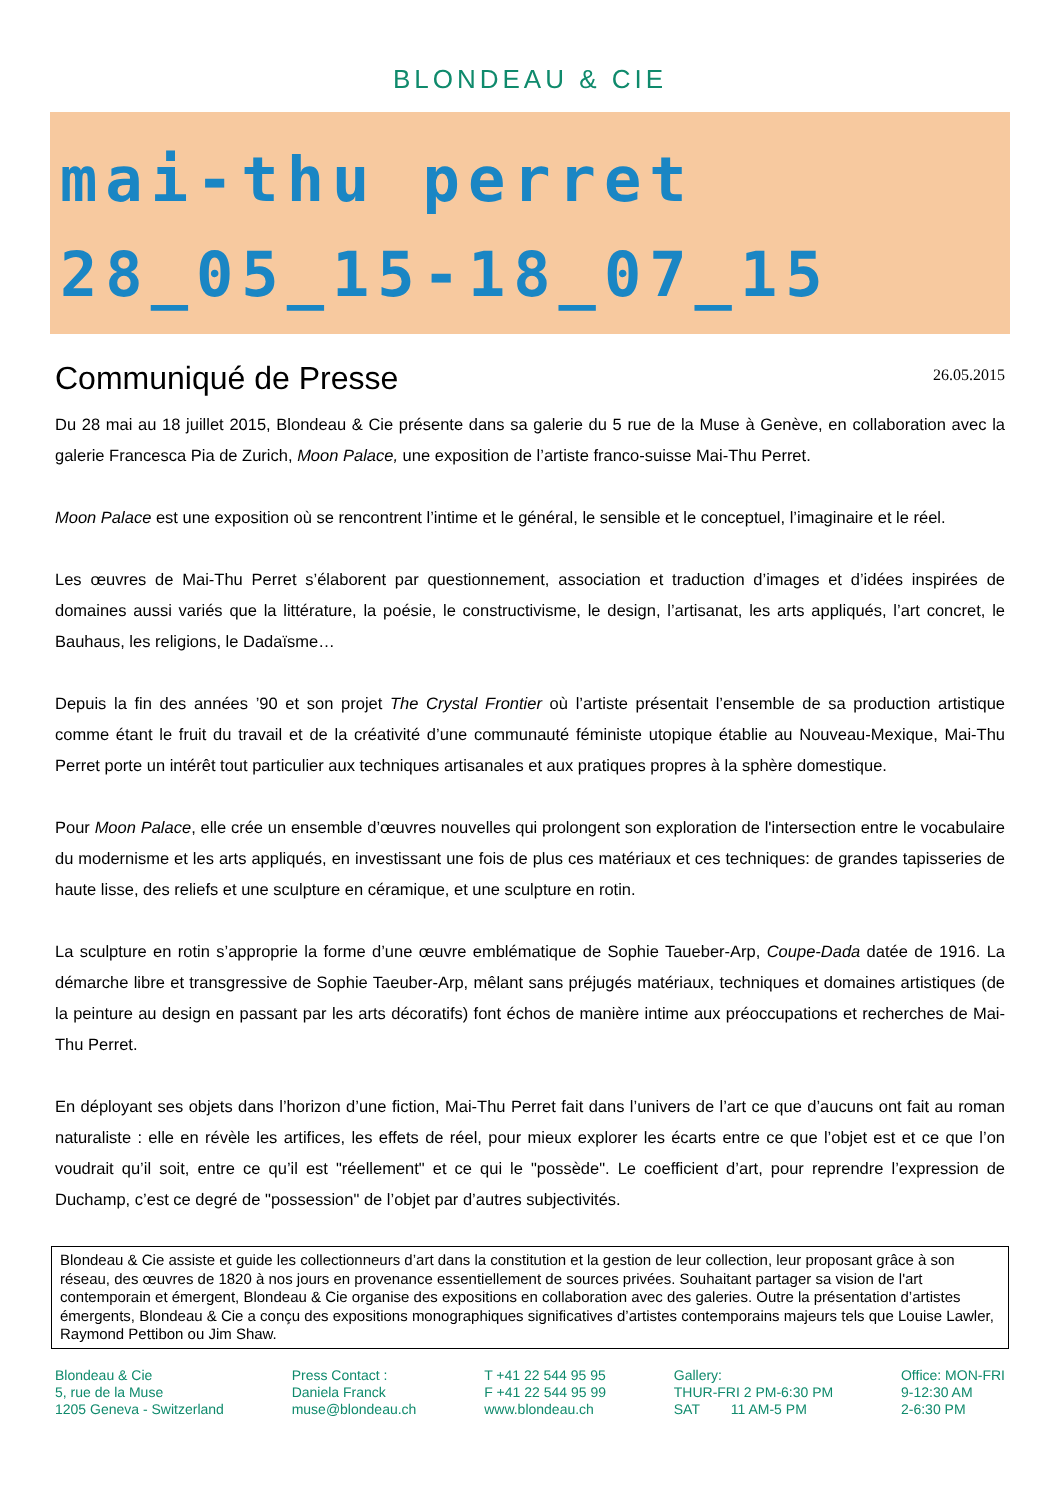BLONDEAU & CIE
mai-thu perret
28_05_15-18_07_15
Communiqué de Presse
26.05.2015
Du 28 mai au 18 juillet 2015, Blondeau & Cie présente dans sa galerie du 5 rue de la Muse à Genève, en collaboration avec la galerie Francesca Pia de Zurich, Moon Palace, une exposition de l’artiste franco-suisse Mai-Thu Perret.
Moon Palace est une exposition où se rencontrent l’intime et le général, le sensible et le conceptuel, l’imaginaire et le réel.
Les œuvres de Mai-Thu Perret s’élaborent par questionnement, association et traduction d’images et d’idées inspirées de domaines aussi variés que la littérature, la poésie, le constructivisme, le design, l’artisanat, les arts appliqués, l’art concret, le Bauhaus, les religions, le Dadaïsme…
Depuis la fin des années ’90 et son projet The Crystal Frontier où l’artiste présentait l’ensemble de sa production artistique comme étant le fruit du travail et de la créativité d’une communauté féministe utopique établie au Nouveau-Mexique, Mai-Thu Perret porte un intérêt tout particulier aux techniques artisanales et aux pratiques propres à la sphère domestique.
Pour Moon Palace, elle crée un ensemble d’œuvres nouvelles qui prolongent son exploration de l'intersection entre le vocabulaire du modernisme et les arts appliqués, en investissant une fois de plus ces matériaux et ces techniques: de grandes tapisseries de haute lisse, des reliefs et une sculpture en céramique, et une sculpture en rotin.
La sculpture en rotin s’approprie la forme d’une œuvre emblématique de Sophie Taueber-Arp, Coupe-Dada datée de 1916. La démarche libre et transgressive de Sophie Taeuber-Arp, mêlant sans préjugés matériaux, techniques et domaines artistiques (de la peinture au design en passant par les arts décoratifs) font échos de manière intime aux préoccupations et recherches de Mai-Thu Perret.
En déployant ses objets dans l’horizon d’une fiction, Mai-Thu Perret fait dans l’univers de l’art ce que d’aucuns ont fait au roman naturaliste : elle en révèle les artifices, les effets de réel, pour mieux explorer les écarts entre ce que l’objet est et ce que l’on voudrait qu’il soit, entre ce qu’il est "réellement" et ce qui le "possède". Le coefficient d’art, pour reprendre l’expression de Duchamp, c’est ce degré de "possession" de l’objet par d’autres subjectivités.
Blondeau & Cie assiste et guide les collectionneurs d’art dans la constitution et la gestion de leur collection, leur proposant grâce à son réseau, des œuvres de 1820 à nos jours en provenance essentiellement de sources privées. Souhaitant partager sa vision de l'art contemporain et émergent, Blondeau & Cie organise des expositions en collaboration avec des galeries. Outre la présentation d’artistes émergents, Blondeau & Cie a conçu des expositions monographiques significatives d’artistes contemporains majeurs tels que Louise Lawler, Raymond Pettibon ou Jim Shaw.
Blondeau & Cie
5, rue de la Muse
1205 Geneva - Switzerland
Press Contact :
Daniela Franck
muse@blondeau.ch
T +41 22 544 95 95
F +41 22 544 95 99
www.blondeau.ch
Gallery:
THUR-FRI 2 PM-6:30 PM
SAT 11 AM-5 PM
Office: MON-FRI
9-12:30 AM
2-6:30 PM